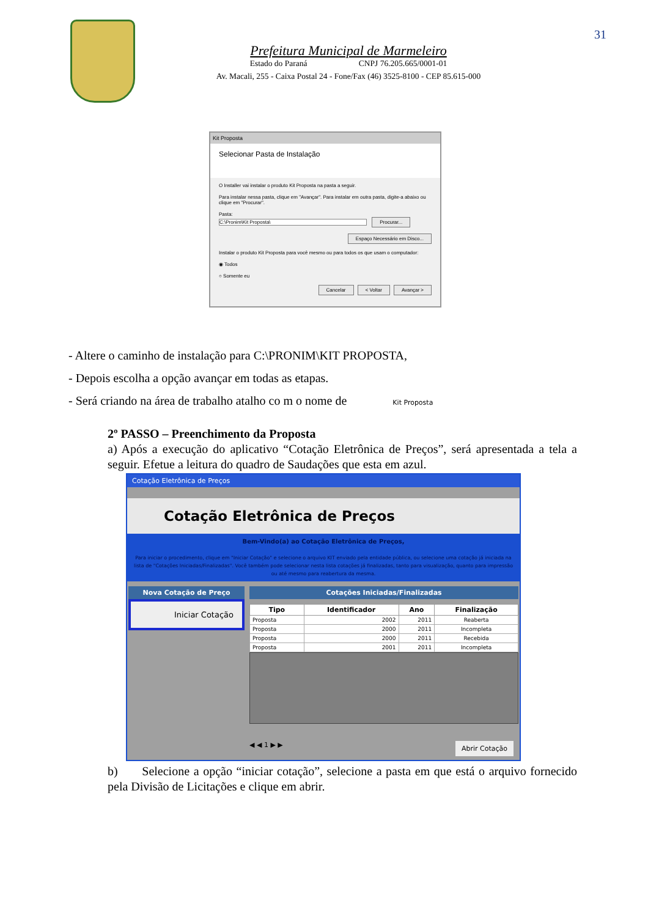31
Prefeitura Municipal de Marmeleiro
Estado do Paraná CNPJ 76.205.665/0001-01
Av. Macali, 255 - Caixa Postal 24 - Fone/Fax (46) 3525-8100 - CEP 85.615-000
Kit Proposta
Selecionar Pasta de Instalação
O Installer vai instalar o produto Kit Proposta na pasta a seguir.
Para instalar nessa pasta, clique em "Avançar". Para instalar em outra pasta, digite-a abaixo ou clique em "Procurar".
Pasta:
C:\Pronim\Kit Proposta\ Procurar...
Espaço Necessário em Disco...
Instalar o produto Kit Proposta para você mesmo ou para todos os que usam o computador:
◉ Todos
○ Somente eu
Cancelar < Voltar Avançar >
- Altere o caminho de instalação para C:\PRONIM\KIT PROPOSTA,
- Depois escolha a opção avançar em todas as etapas.
- Será criando na área de trabalho atalho co m o nome de Kit Proposta
2º PASSO – Preenchimento da Proposta
a) Após a execução do aplicativo “Cotação Eletrônica de Preços”, será apresentada a tela a seguir. Efetue a leitura do quadro de Saudações que esta em azul.
Cotação Eletrônica de Preços
Cotação Eletrônica de Preços
Bem-Vindo(a) ao Cotação Eletrônica de Preços,
Para iniciar o procedimento, clique em "Iniciar Cotação" e selecione o arquivo KIT enviado pela entidade pública, ou selecione uma cotação já iniciada na lista de "Cotações Iniciadas/Finalizadas". Você também pode selecionar nesta lista cotações já finalizadas, tanto para visualização, quanto para impressão ou até mesmo para reabertura da mesma.
Nova Cotação de Preço
Iniciar Cotação
Cotações Iniciadas/Finalizadas
| Tipo | Identificador | Ano | Finalização |
| --- | --- | --- | --- |
| Proposta | 2002 | 2011 | Reaberta |
| Proposta | 2000 | 2011 | Incompleta |
| Proposta | 2000 | 2011 | Recebida |
| Proposta | 2001 | 2011 | Incompleta |
◀ ◀ 1 ▶ ▶ Abrir Cotação
b) Selecione a opção “iniciar cotação”, selecione a pasta em que está o arquivo fornecido pela Divisão de Licitações e clique em abrir.